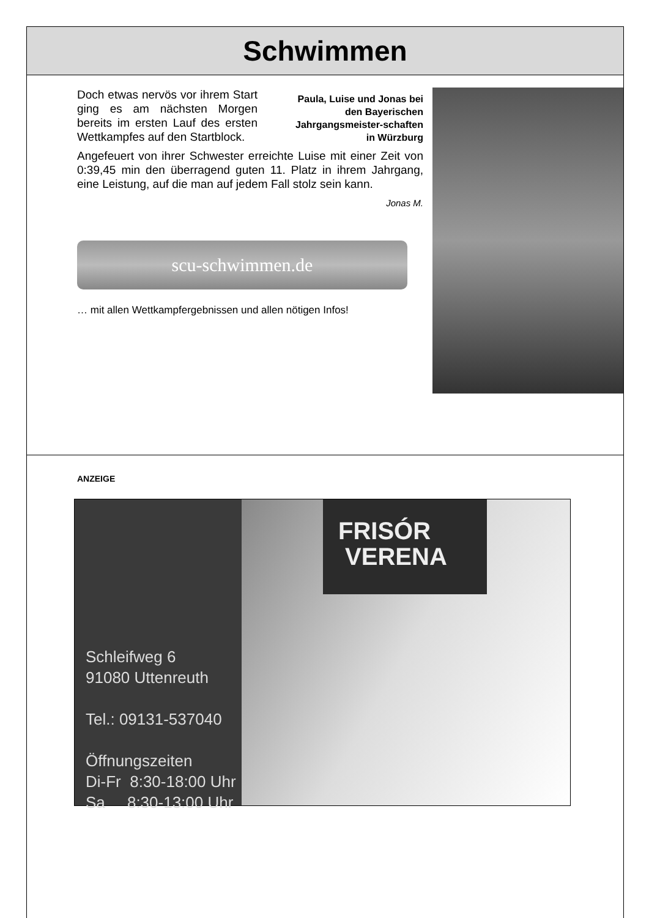Schwimmen
Doch etwas nervös vor ihrem Start ging es am nächsten Morgen bereits im ersten Lauf des ersten Wettkampfes auf den Startblock.
Paula, Luise und Jonas bei den Bayerischen Jahrgangsmeister-schaften in Würzburg
Angefeuert von ihrer Schwester erreichte Luise mit einer Zeit von 0:39,45 min den überragend guten 11. Platz in ihrem Jahrgang, eine Leistung, auf die man auf jedem Fall stolz sein kann.
Jonas M.
scu-schwimmen.de
… mit allen Wettkampfergebnissen und allen nötigen Infos!
ANZEIGE
Schleifweg 6
91080 Uttenreuth
Tel.: 09131-537040
Öffnungszeiten
Di-Fr 8:30-18:00 Uhr
Sa 8:30-13:00 Uhr
FRISÓR
VERENA